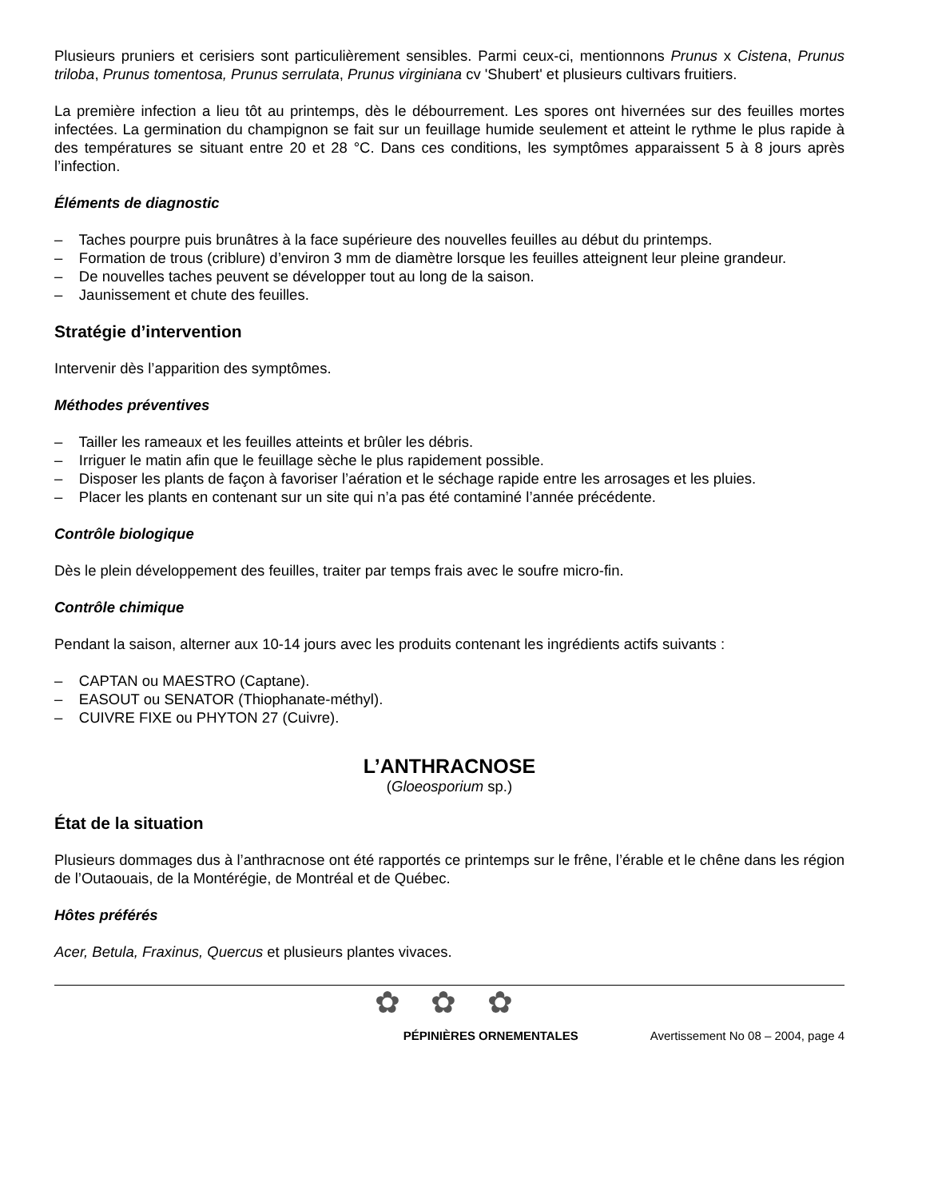Plusieurs pruniers et cerisiers sont particulièrement sensibles. Parmi ceux-ci, mentionnons Prunus x Cistena, Prunus triloba, Prunus tomentosa, Prunus serrulata, Prunus virginiana cv 'Shubert' et plusieurs cultivars fruitiers.
La première infection a lieu tôt au printemps, dès le débourrement. Les spores ont hivernées sur des feuilles mortes infectées. La germination du champignon se fait sur un feuillage humide seulement et atteint le rythme le plus rapide à des températures se situant entre 20 et 28 °C. Dans ces conditions, les symptômes apparaissent 5 à 8 jours après l’infection.
Éléments de diagnostic
– Taches pourpre puis brunâtres à la face supérieure des nouvelles feuilles au début du printemps.
– Formation de trous (criblure) d’environ 3 mm de diamètre lorsque les feuilles atteignent leur pleine grandeur.
– De nouvelles taches peuvent se développer tout au long de la saison.
– Jaunissement et chute des feuilles.
Stratégie d’intervention
Intervenir dès l’apparition des symptômes.
Méthodes préventives
– Tailler les rameaux et les feuilles atteints et brûler les débris.
– Irriguer le matin afin que le feuillage sèche le plus rapidement possible.
– Disposer les plants de façon à favoriser l’aération et le séchage rapide entre les arrosages et les pluies.
– Placer les plants en contenant sur un site qui n’a pas été contaminé l’année précédente.
Contrôle biologique
Dès le plein développement des feuilles, traiter par temps frais avec le soufre micro-fin.
Contrôle chimique
Pendant la saison, alterner aux 10-14 jours avec les produits contenant les ingrédients actifs suivants :
– CAPTAN ou MAESTRO (Captane).
– EASOUT ou SENATOR (Thiophanate-méthyl).
– CUIVRE FIXE ou PHYTON 27 (Cuivre).
L’ANTHRACNOSE
(Gloeosporium sp.)
État de la situation
Plusieurs dommages dus à l’anthracnose ont été rapportés ce printemps sur le frêne, l’érable et le chêne dans les région de l’Outaouais, de la Montérégie, de Montréal et de Québec.
Hôtes préférés
Acer, Betula, Fraxinus, Quercus et plusieurs plantes vivaces.
✿ ✿ ✿
PÉPINIÈRES ORNEMENTALES Avertissement No 08 – 2004, page 4